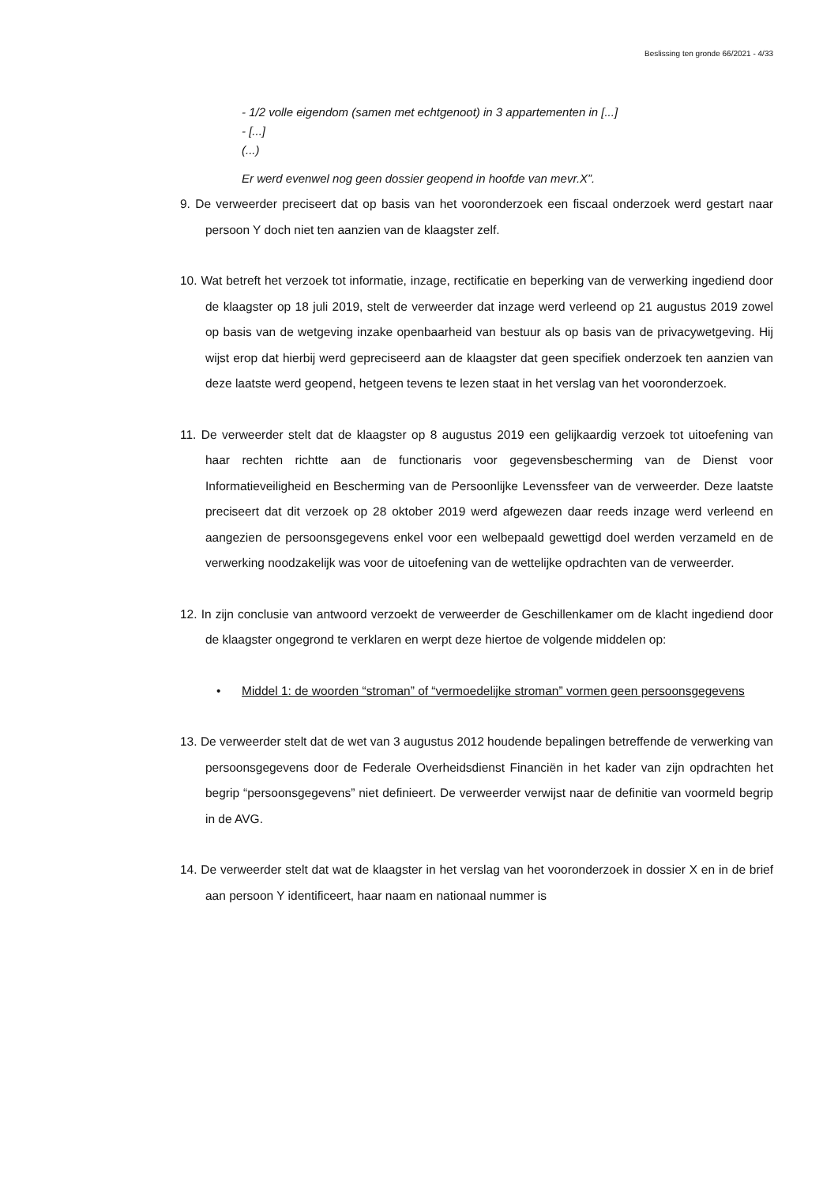Beslissing ten gronde 66/2021 - 4/33
- 1/2 volle eigendom (samen met echtgenoot) in 3 appartementen in [...]
- [...]
(...)
Er werd evenwel nog geen dossier geopend in hoofde van mevr.X”.
9. De verweerder preciseert dat op basis van het vooronderzoek een fiscaal onderzoek werd gestart naar persoon Y doch niet ten aanzien van de klaagster zelf.
10. Wat betreft het verzoek tot informatie, inzage, rectificatie en beperking van de verwerking ingediend door de klaagster op 18 juli 2019, stelt de verweerder dat inzage werd verleend op 21 augustus 2019 zowel op basis van de wetgeving inzake openbaarheid van bestuur als op basis van de privacywetgeving. Hij wijst erop dat hierbij werd gepreciseerd aan de klaagster dat geen specifiek onderzoek ten aanzien van deze laatste werd geopend, hetgeen tevens te lezen staat in het verslag van het vooronderzoek.
11. De verweerder stelt dat de klaagster op 8 augustus 2019 een gelijkaardig verzoek tot uitoefening van haar rechten richtte aan de functionaris voor gegevensbescherming van de Dienst voor Informatieveiligheid en Bescherming van de Persoonlijke Levenssfeer van de verweerder. Deze laatste preciseert dat dit verzoek op 28 oktober 2019 werd afgewezen daar reeds inzage werd verleend en aangezien de persoonsgegevens enkel voor een welbepaald gewettigd doel werden verzameld en de verwerking noodzakelijk was voor de uitoefening van de wettelijke opdrachten van de verweerder.
12. In zijn conclusie van antwoord verzoekt de verweerder de Geschillenkamer om de klacht ingediend door de klaagster ongegrond te verklaren en werpt deze hiertoe de volgende middelen op:
• Middel 1: de woorden “stroman” of “vermoedelijke stroman” vormen geen persoonsgegevens
13. De verweerder stelt dat de wet van 3 augustus 2012 houdende bepalingen betreffende de verwerking van persoonsgegevens door de Federale Overheidsdienst Financiën in het kader van zijn opdrachten het begrip “persoonsgegevens” niet definieert. De verweerder verwijst naar de definitie van voormeld begrip in de AVG.
14. De verweerder stelt dat wat de klaagster in het verslag van het vooronderzoek in dossier X en in de brief aan persoon Y identificeert, haar naam en nationaal nummer is